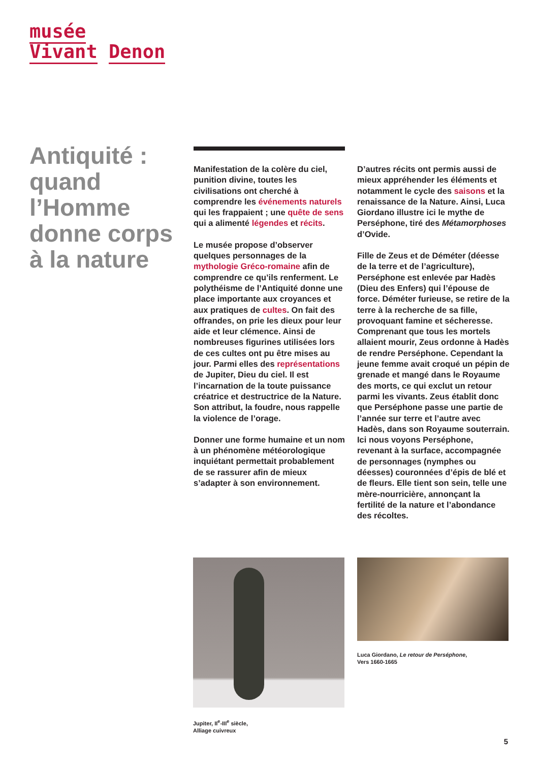musée
Vivant Denon
Antiquité : quand l’Homme donne corps à la nature
Manifestation de la colère du ciel, punition divine, toutes les civilisations ont cherché à comprendre les événements naturels qui les frappaient ; une quête de sens qui a alimenté légendes et récits.
Le musée propose d’observer quelques personnages de la mythologie Gréco-romaine afin de comprendre ce qu’ils renferment. Le polythéisme de l’Antiquité donne une place importante aux croyances et aux pratiques de cultes. On fait des offrandes, on prie les dieux pour leur aide et leur clémence. Ainsi de nombreuses figurines utilisées lors de ces cultes ont pu être mises au jour. Parmi elles des représentations de Jupiter, Dieu du ciel. Il est l’incarnation de la toute puissance créatrice et destructrice de la Nature. Son attribut, la foudre, nous rappelle la violence de l’orage.
Donner une forme humaine et un nom à un phénomène météorologique inquiétant permettait probablement de se rassurer afin de mieux s’adapter à son environnement.
D’autres récits ont permis aussi de mieux appréhender les éléments et notamment le cycle des saisons et la renaissance de la Nature. Ainsi, Luca Giordano illustre ici le mythe de Perséphone, tiré des Métamorphoses d’Ovide.
Fille de Zeus et de Déméter (déesse de la terre et de l’agriculture), Perséphone est enlevée par Hadès (Dieu des Enfers) qui l’épouse de force. Déméter furieuse, se retire de la terre à la recherche de sa fille, provoquant famine et sécheresse. Comprenant que tous les mortels allaient mourir, Zeus ordonne à Hadès de rendre Perséphone. Cependant la jeune femme avait croqué un pépin de grenade et mangé dans le Royaume des morts, ce qui exclut un retour parmi les vivants. Zeus établit donc que Perséphone passe une partie de l’année sur terre et l’autre avec Hadès, dans son Royaume souterrain. Ici nous voyons Perséphone, revenant à la surface, accompagnée de personnages (nymphes ou déesses) couronnées d’épis de blé et de fleurs. Elle tient son sein, telle une mère-nourricière, annonçant la fertilité de la nature et l’abondance des récoltes.
Jupiter, II<sup>e</sup>-III<sup>e</sup> siècle,
Alliage cuivreux
Luca Giordano, Le retour de Perséphone,
Vers 1660-1665
5